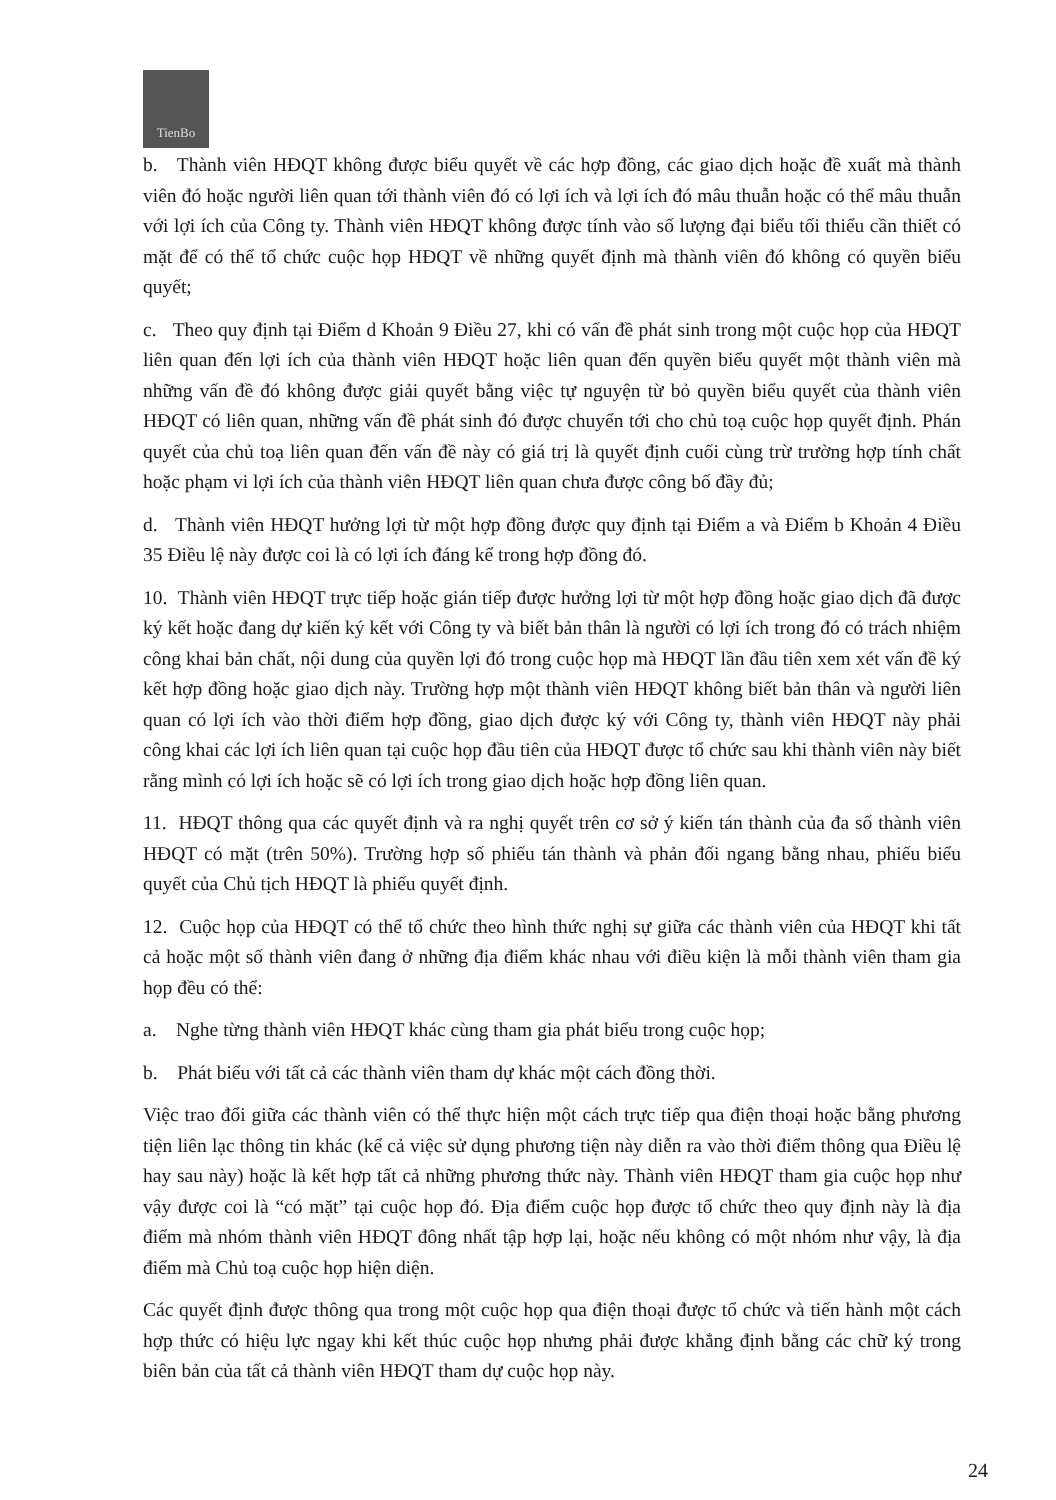TienBo
b. Thành viên HĐQT không được biểu quyết về các hợp đồng, các giao dịch hoặc đề xuất mà thành viên đó hoặc người liên quan tới thành viên đó có lợi ích và lợi ích đó mâu thuẫn hoặc có thể mâu thuẫn với lợi ích của Công ty. Thành viên HĐQT không được tính vào số lượng đại biểu tối thiểu cần thiết có mặt để có thể tổ chức cuộc họp HĐQT về những quyết định mà thành viên đó không có quyền biểu quyết;
c. Theo quy định tại Điểm d Khoản 9 Điều 27, khi có vấn đề phát sinh trong một cuộc họp của HĐQT liên quan đến lợi ích của thành viên HĐQT hoặc liên quan đến quyền biểu quyết một thành viên mà những vấn đề đó không được giải quyết bằng việc tự nguyện từ bỏ quyền biểu quyết của thành viên HĐQT có liên quan, những vấn đề phát sinh đó được chuyển tới cho chủ toạ cuộc họp quyết định. Phán quyết của chủ toạ liên quan đến vấn đề này có giá trị là quyết định cuối cùng trừ trường hợp tính chất hoặc phạm vi lợi ích của thành viên HĐQT liên quan chưa được công bố đầy đủ;
d. Thành viên HĐQT hưởng lợi từ một hợp đồng được quy định tại Điểm a và Điểm b Khoản 4 Điều 35 Điều lệ này được coi là có lợi ích đáng kể trong hợp đồng đó.
10. Thành viên HĐQT trực tiếp hoặc gián tiếp được hưởng lợi từ một hợp đồng hoặc giao dịch đã được ký kết hoặc đang dự kiến ký kết với Công ty và biết bản thân là người có lợi ích trong đó có trách nhiệm công khai bản chất, nội dung của quyền lợi đó trong cuộc họp mà HĐQT lần đầu tiên xem xét vấn đề ký kết hợp đồng hoặc giao dịch này. Trường hợp một thành viên HĐQT không biết bản thân và người liên quan có lợi ích vào thời điểm hợp đồng, giao dịch được ký với Công ty, thành viên HĐQT này phải công khai các lợi ích liên quan tại cuộc họp đầu tiên của HĐQT được tổ chức sau khi thành viên này biết rằng mình có lợi ích hoặc sẽ có lợi ích trong giao dịch hoặc hợp đồng liên quan.
11. HĐQT thông qua các quyết định và ra nghị quyết trên cơ sở ý kiến tán thành của đa số thành viên HĐQT có mặt (trên 50%). Trường hợp số phiếu tán thành và phản đối ngang bằng nhau, phiếu biểu quyết của Chủ tịch HĐQT là phiếu quyết định.
12. Cuộc họp của HĐQT có thể tổ chức theo hình thức nghị sự giữa các thành viên của HĐQT khi tất cả hoặc một số thành viên đang ở những địa điểm khác nhau với điều kiện là mỗi thành viên tham gia họp đều có thể:
a. Nghe từng thành viên HĐQT khác cùng tham gia phát biểu trong cuộc họp;
b. Phát biểu với tất cả các thành viên tham dự khác một cách đồng thời.
Việc trao đổi giữa các thành viên có thể thực hiện một cách trực tiếp qua điện thoại hoặc bằng phương tiện liên lạc thông tin khác (kể cả việc sử dụng phương tiện này diễn ra vào thời điểm thông qua Điều lệ hay sau này) hoặc là kết hợp tất cả những phương thức này. Thành viên HĐQT tham gia cuộc họp như vậy được coi là “có mặt” tại cuộc họp đó. Địa điểm cuộc họp được tổ chức theo quy định này là địa điểm mà nhóm thành viên HĐQT đông nhất tập hợp lại, hoặc nếu không có một nhóm như vậy, là địa điểm mà Chủ toạ cuộc họp hiện diện.
Các quyết định được thông qua trong một cuộc họp qua điện thoại được tổ chức và tiến hành một cách hợp thức có hiệu lực ngay khi kết thúc cuộc họp nhưng phải được khẳng định bằng các chữ ký trong biên bản của tất cả thành viên HĐQT tham dự cuộc họp này.
24